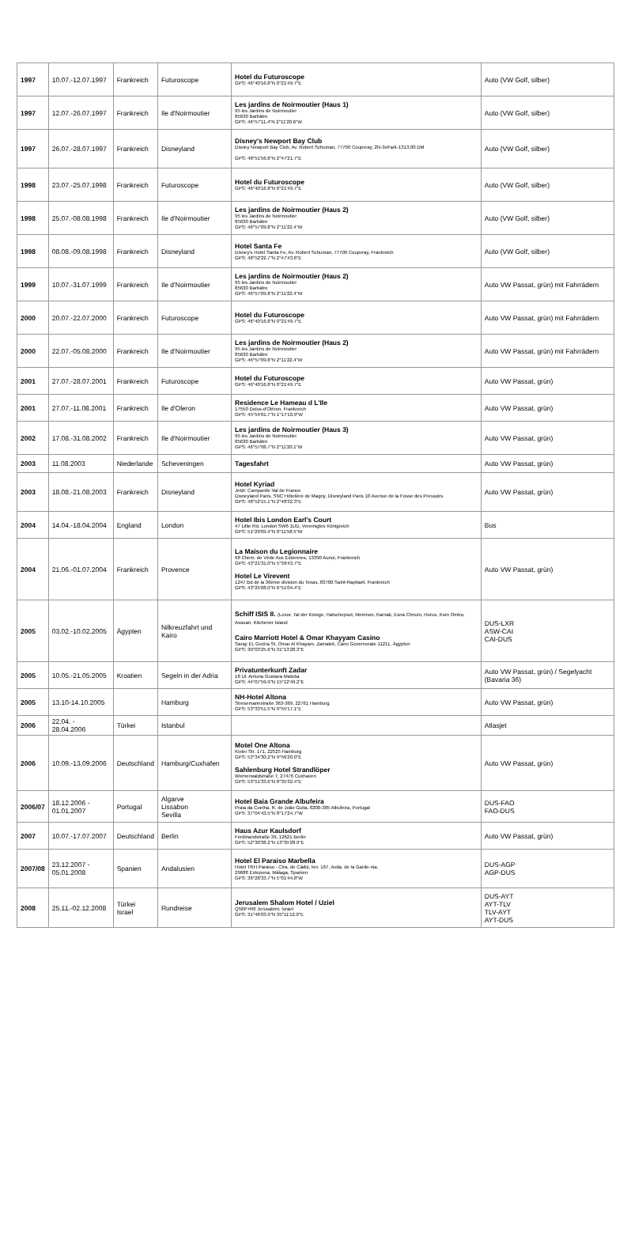| 1997 | 10.07.-12.07.1997 | Frankreich | Futuroscope | Hotel du Futuroscope GPS: 46°40'16.8"N 0°21'49.7"E | Auto (VW Golf, silber) |
| 1997 | 12.07.-26.07.1997 | Frankreich | Ile d'Noirmoutier | Les jardins de Noirmoutier (Haus 1) 95 les Jardins de Noirmoutier 85630 Barbâtre GPS: 46°57'11.4"N 2°11'20.6"W | Auto (VW Golf, silber) |
| 1997 | 26.07.-28.07.1997 | Frankreich | Disneyland | Disney's Newport Bay Club Disney Newport Bay Club, Av. Robert Schuman, 77700 Coupvray, 2N-3xPark-1313,00 DM GPS: 48°51'56.8"N 2°47'21.7"E | Auto (VW Golf, silber) |
| 1998 | 23.07.-25.07.1998 | Frankreich | Futuroscope | Hotel du Futuroscope GPS: 46°40'16.8"N 0°21'49.7"E | Auto (VW Golf, silber) |
| 1998 | 25.07.-08.08.1998 | Frankreich | Ile d'Noirmoutier | Les jardins de Noirmoutier (Haus 2) 95 les Jardins de Noirmoutier 85630 Barbâtre GPS: 46°57'09.8"N 2°11'22.4"W | Auto (VW Golf, silber) |
| 1998 | 08.08.-09.08.1998 | Frankreich | Disneyland | Hotel Santa Fe Disney's Hotel Santa Fe, Av. Robert Schuman, 77700 Coupvray, Frankreich GPS: 48°52'22.7"N 2°47'43.6"E | Auto (VW Golf, silber) |
| 1999 | 10.07.-31.07.1999 | Frankreich | Ile d’Noirmoutier | Les jardins de Noirmoutier (Haus 2) 95 les Jardins de Noirmoutier 85630 Barbâtre GPS: 46°57'09.8"N 2°11'22.4"W | Auto VW Passat, grün) mit Fahrrädern |
| 2000 | 20.07.-22.07.2000 | Frankreich | Futuroscope | Hotel du Futuroscope GPS: 46°40'16.8"N 0°21'49.7"E | Auto VW Passat, grün) mit Fahrrädern |
| 2000 | 22.07.-05.08.2000 | Frankreich | Ile d’Noirmoutier | Les jardins de Noirmoutier (Haus 2) 95 les Jardins de Noirmoutier 85630 Barbâtre GPS: 46°57'09.8"N 2°11'22.4"W | Auto VW Passat, grün) mit Fahrrädern |
| 2001 | 27.07.-28.07.2001 | Frankreich | Futuroscope | Hotel du Futuroscope GPS: 46°40'16.8"N 0°21'49.7"E | Auto VW Passat, grün) |
| 2001 | 27.07.-11.08.2001 | Frankreich | Ile d'Oleron | Residence Le Hameau d L'Ile 17550 Dolus-d'Oléron, Frankreich GPS: 45°54'01.7"N 1°17'10.9"W | Auto VW Passat, grün) |
| 2002 | 17.08.-31.08.2002 | Frankreich | Ile d'Noirmoutier | Les jardins de Noirmoutier (Haus 3) 95 les Jardins de Noirmoutier 85630 Barbâtre GPS: 46°57'08.7"N 2°11'20.1"W | Auto VW Passat, grün) |
| 2003 | 11.08.2003 | Niederlande | Scheveningen | Tagesfahrt | Auto VW Passat, grün) |
| 2003 | 18.08.-21.08.2003 | Frankreich | Disneyland | Hotel Kyriad Jetzt: Campanile Val de France Disneyland Paris, SNC Hôtelière de Magny, Disneyland Paris 10 Avenue de la Fosse des Pressoirs GPS: 48°52'15.1"N 2°48'32.3"E | Auto VW Passat, grün) |
| 2004 | 14.04.-18.04.2004 | England | London | Hotel Ibis London Earl's Court 47 Lillie Rd, London SW6 1UD, Vereinigtes Königreich GPS: 51°29'09.4"N 0°11'58.5"W | Bus |
| 2004 | 21.06.-01.07.2004 | Frankreich | Provence | La Maison du Legionnaire 68 Chem. de Vède Aux Estiennes, 13390 Auriol, Frankreich GPS: 43°21'31.0"N 5°39'43.7"E Hotel Le Virevent 1247 Bd de la 36ème division du Texas, 83700 Saint-Raphaël, Frankreich GPS: 43°25'08.0"N 6°51'04.4"E | Auto VW Passat, grün) |
| 2005 | 03.02.-10.02.2005 | Ägypten | Nilkreuzfahrt und Kairo | Schiff ISIS II. (Luxor, Tal der Könige, Hatschepsut, Memnon, Karnak, Esna Chnum, Horus, Kom Ombo, Assuan, Kitchener Island Cairo Marriott Hotel & Omar Khayyam Casino Saray El, Gezira St, Omar Al Khayam, Zamalek, Cairo Governorate 11211, Ägypten GPS: 30°03'25.6"N 31°13'28.3"E | DUS-LXR ASW-CAI CAI-DUS |
| 2005 | 10.05.-21.05.2005 | Kroatien | Segeln in der Adria | Privatunterkunft Zadar 18 Ul. Antuna Gustava Matoša GPS: 44°07'59.9"N 15°12'49.2"E | Auto VW Passat, grün) / Segelyacht (Bavaria 36) |
| 2005 | 13.10-14.10.2005 | | Hamburg | NH-Hotel Altona Stresemannstraße 363-369, 22761 Hamburg GPS: 53°33'51.5"N 9°55'17.1"E | Auto VW Passat, grün) |
| 2006 | 22.04. - 28.04.2006 | Türkei | Istanbul | | Atlasjet |
| 2006 | 10.09.-13.09.2006 | Deutschland | Hamburg/Cuxhafen | Motel One Altona Kieler Str. 171, 22525 Hamburg GPS: 53°34'30.2"N 9°56'20.0"E Sahlenburg Hotel Strandlöper Wernerwaldstraße 7, 27476 Cuxhaven GPS: 53°51'33.6"N 8°35'32.4"E | Auto VW Passat, grün) |
| 2006/07 | 18.12.2006 - 01.01.2007 | Portugal | Algarve Lissabon Sevilla | Hotel Baia Grande Albufeira Praia da Coelha, R. de João Guita, 8200-385 Albufeira, Portugal GPS: 37°04'43.5"N 8°17'24.7"W | DUS-FAO FAO-DUS |
| 2007 | 10.07.-17.07.2007 | Deutschland | Berlin | Haus Azur Kaulsdorf Ferdinandstraße 39, 12621 Berlin GPS: 52°30'38.2"N 13°35'28.9"E | Auto VW Passat, grün) |
| 2007/08 | 23.12.2007 - 05.01.2008 | Spanien | Andalusien | Hotel El Paraiso Marbella Hotel TRH Paraiso - Ctra. de Cádiz, km. 167, Avda. de la Garde-nia, 29688 Estepona, Málaga, Spanien GPS: 36°28'33.7"N 5°01'44.8"W | DUS-AGP AGP-DUS |
| 2008 | 25.11.-02.12.2008 | Türkei Israel | Rundreise | Jerusalem Shalom Hotel / Uziel Q58P+R6 Jerusalem, Israel GPS: 31°46'03.9"N 35°11'12.0"E | DUS-AYT AYT-TLV TLV-AYT AYT-DUS |